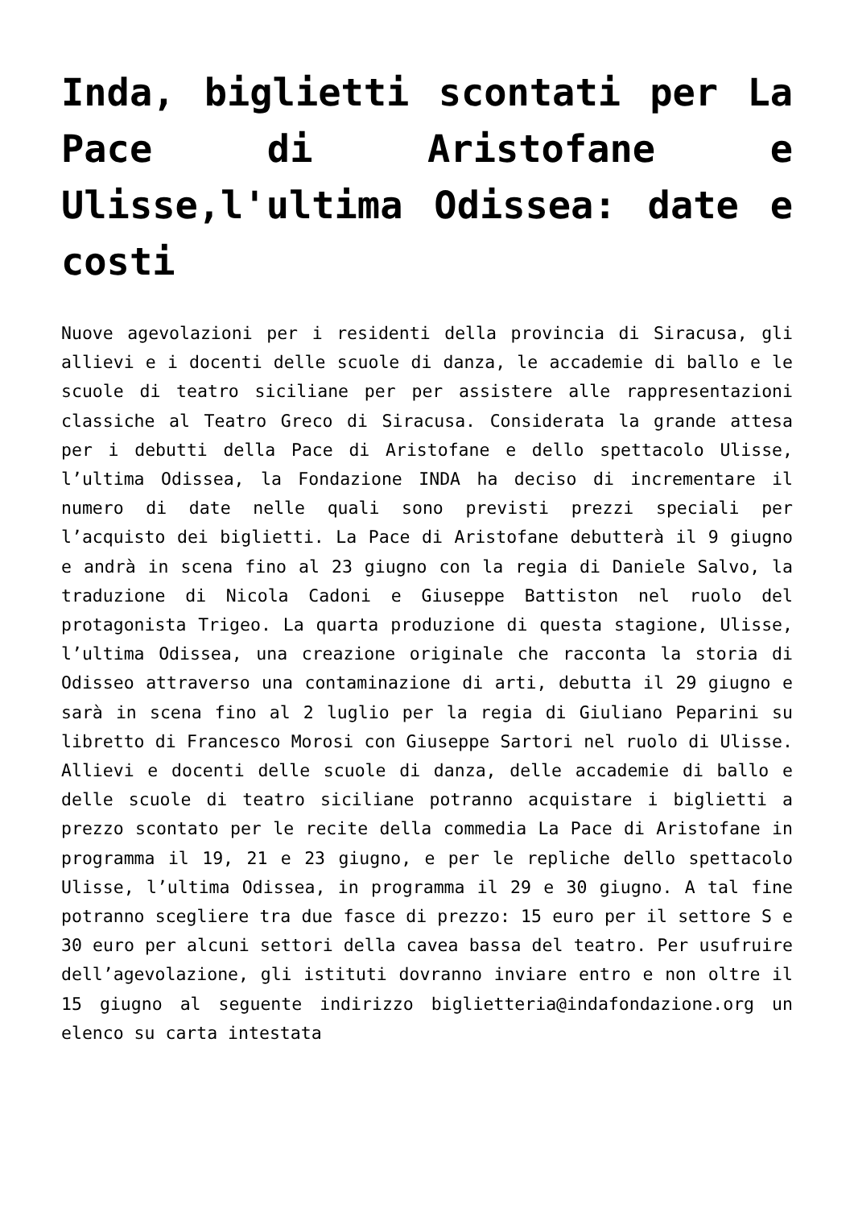Inda, biglietti scontati per La Pace di Aristofane e Ulisse,l'ultima Odissea: date e costi
Nuove agevolazioni per i residenti della provincia di Siracusa, gli allievi e i docenti delle scuole di danza, le accademie di ballo e le scuole di teatro siciliane per per assistere alle rappresentazioni classiche al Teatro Greco di Siracusa. Considerata la grande attesa per i debutti della Pace di Aristofane e dello spettacolo Ulisse, l’ultima Odissea, la Fondazione INDA ha deciso di incrementare il numero di date nelle quali sono previsti prezzi speciali per l’acquisto dei biglietti. La Pace di Aristofane debutterà il 9 giugno e andrà in scena fino al 23 giugno con la regia di Daniele Salvo, la traduzione di Nicola Cadoni e Giuseppe Battiston nel ruolo del protagonista Trigeo. La quarta produzione di questa stagione, Ulisse, l’ultima Odissea, una creazione originale che racconta la storia di Odisseo attraverso una contaminazione di arti, debutta il 29 giugno e sarà in scena fino al 2 luglio per la regia di Giuliano Peparini su libretto di Francesco Morosi con Giuseppe Sartori nel ruolo di Ulisse. Allievi e docenti delle scuole di danza, delle accademie di ballo e delle scuole di teatro siciliane potranno acquistare i biglietti a prezzo scontato per le recite della commedia La Pace di Aristofane in programma il 19, 21 e 23 giugno, e per le repliche dello spettacolo Ulisse, l’ultima Odissea, in programma il 29 e 30 giugno. A tal fine potranno scegliere tra due fasce di prezzo: 15 euro per il settore S e 30 euro per alcuni settori della cavea bassa del teatro. Per usufruire dell’agevolazione, gli istituti dovranno inviare entro e non oltre il 15 giugno al seguente indirizzo biglietteria@indafondazione.org un elenco su carta intestata